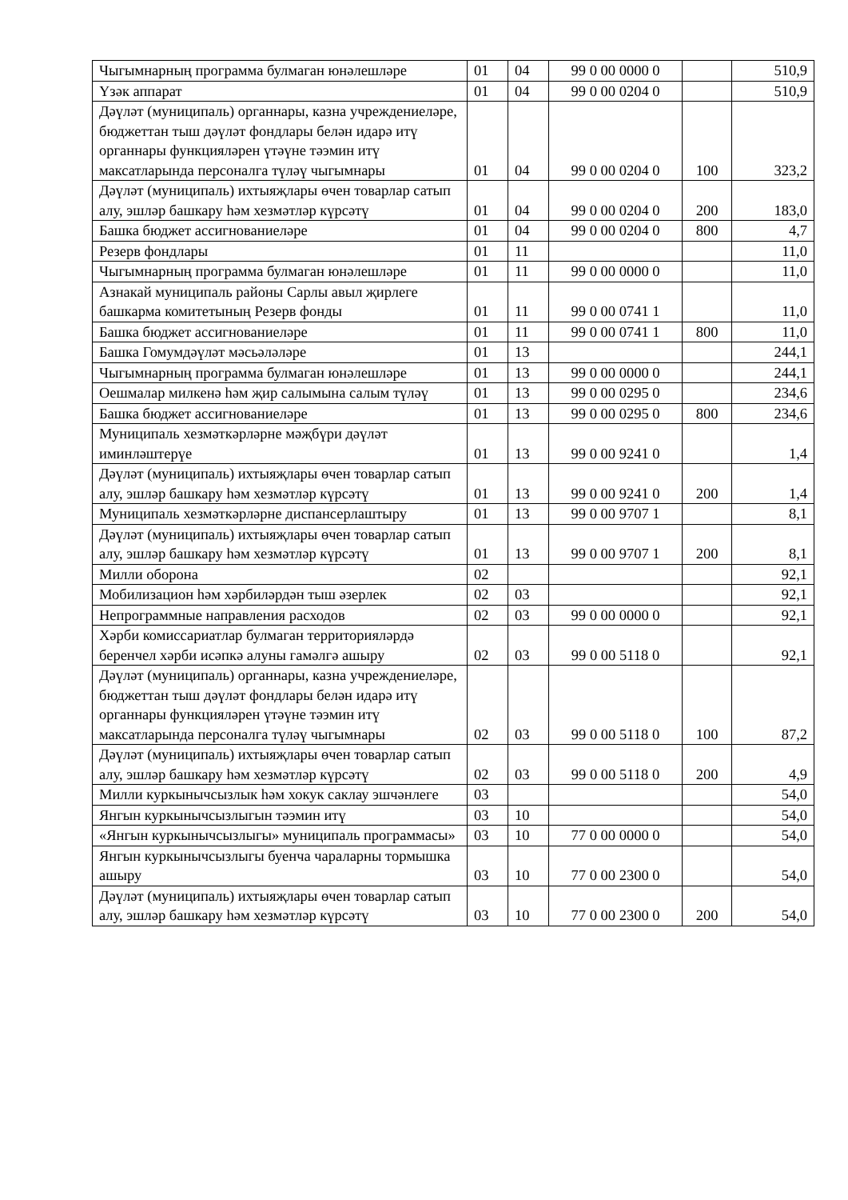| Чыгымнарның программа булмаган юнәлешләре | 01 | 04 | 99 0 00 0000 0 | | 510,9 |
| Үзәк аппарат | 01 | 04 | 99 0 00 0204 0 | | 510,9 |
| Дәүләт (муниципаль) органнары, казна учреждениеләре, бюджеттан тыш дәүләт фондлары белән идарә итү органнары функцияләрен үтәүне тәэмин итү максатларында персоналга түләү чыгымнары | 01 | 04 | 99 0 00 0204 0 | 100 | 323,2 |
| Дәүләт (муниципаль) ихтыяҗлары өчен товарлар сатып алу, эшләр башкару һәм хезмәтләр күрсәтү | 01 | 04 | 99 0 00 0204 0 | 200 | 183,0 |
| Башка бюджет ассигнованиеләре | 01 | 04 | 99 0 00 0204 0 | 800 | 4,7 |
| Резерв фондлары | 01 | 11 | | | 11,0 |
| Чыгымнарның программа булмаган юнәлешләре | 01 | 11 | 99 0 00 0000 0 | | 11,0 |
| Азнакай муниципаль районы Сарлы авыл җирлеге башкарма комитетының Резерв фонды | 01 | 11 | 99 0 00 0741 1 | | 11,0 |
| Башка бюджет ассигнованиеләре | 01 | 11 | 99 0 00 0741 1 | 800 | 11,0 |
| Башка Гомумдәүләт мәсьәләләре | 01 | 13 | | | 244,1 |
| Чыгымнарның программа булмаган юнәлешләре | 01 | 13 | 99 0 00 0000 0 | | 244,1 |
| Оешмалар милкенә һәм җир салымына салым түләү | 01 | 13 | 99 0 00 0295 0 | | 234,6 |
| Башка бюджет ассигнованиеләре | 01 | 13 | 99 0 00 0295 0 | 800 | 234,6 |
| Муниципаль хезмәткәрләрне мәҗбүри дәүләт иминләштерүе | 01 | 13 | 99 0 00 9241 0 | | 1,4 |
| Дәүләт (муниципаль) ихтыяҗлары өчен товарлар сатып алу, эшләр башкару һәм хезмәтләр күрсәтү | 01 | 13 | 99 0 00 9241 0 | 200 | 1,4 |
| Муниципаль хезмәткәрләрне диспансерлаштыру | 01 | 13 | 99 0 00 9707 1 | | 8,1 |
| Дәүләт (муниципаль) ихтыяҗлары өчен товарлар сатып алу, эшләр башкару һәм хезмәтләр күрсәтү | 01 | 13 | 99 0 00 9707 1 | 200 | 8,1 |
| Милли оборона | 02 | | | | 92,1 |
| Мобилизацион һәм хәрбиләрдән тыш әзерлек | 02 | 03 | | | 92,1 |
| Непрограммные направления расходов | 02 | 03 | 99 0 00 0000 0 | | 92,1 |
| Хәрби комиссариатлар булмаган территорияләрдә беренчел хәрби исәпкә алуны гамәлгә ашыру | 02 | 03 | 99 0 00 5118 0 | | 92,1 |
| Дәүләт (муниципаль) органнары, казна учреждениеләре, бюджеттан тыш дәүләт фондлары белән идарә итү органнары функцияләрен үтәүне тәэмин итү максатларында персоналга түләү чыгымнары | 02 | 03 | 99 0 00 5118 0 | 100 | 87,2 |
| Дәүләт (муниципаль) ихтыяҗлары өчен товарлар сатып алу, эшләр башкару һәм хезмәтләр күрсәтү | 02 | 03 | 99 0 00 5118 0 | 200 | 4,9 |
| Милли куркынычсызлык һәм хокук саклау эшчәнлеге | 03 | | | | 54,0 |
| Янгын куркынычсызлыгын тәэмин итү | 03 | 10 | | | 54,0 |
| «Янгын куркынычсызлыгы» муниципаль программасы» | 03 | 10 | 77 0 00 0000 0 | | 54,0 |
| Янгын куркынычсызлыгы буенча чараларны тормышка ашыру | 03 | 10 | 77 0 00 2300 0 | | 54,0 |
| Дәүләт (муниципаль) ихтыяҗлары өчен товарлар сатып алу, эшләр башкару һәм хезмәтләр күрсәтү | 03 | 10 | 77 0 00 2300 0 | 200 | 54,0 |